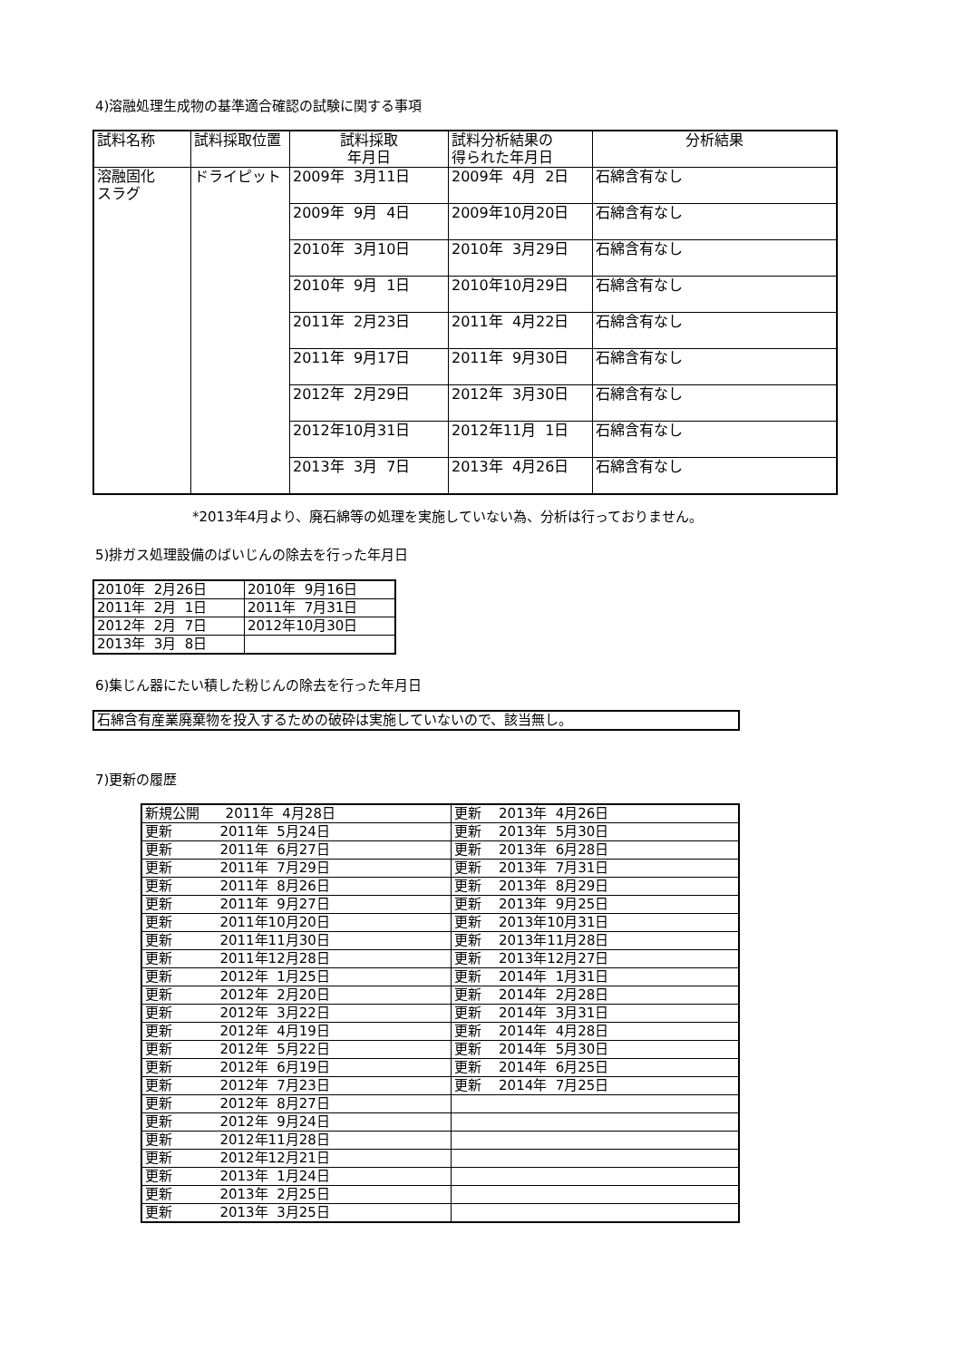4)溶融処理生成物の基準適合確認の試験に関する事項
| 試料名称 | 試料採取位置 | 試料採取 年月日 | 試料分析結果の 得られた年月日 | 分析結果 |
| 溶融固化 スラグ | ドライピット | 2009年 3月11日 | 2009年 4月 2日 | 石綿含有なし |
| | | 2009年 9月 4日 | 2009年10月20日 | 石綿含有なし |
| | | 2010年 3月10日 | 2010年 3月29日 | 石綿含有なし |
| | | 2010年 9月 1日 | 2010年10月29日 | 石綿含有なし |
| | | 2011年 2月23日 | 2011年 4月22日 | 石綿含有なし |
| | | 2011年 9月17日 | 2011年 9月30日 | 石綿含有なし |
| | | 2012年 2月29日 | 2012年 3月30日 | 石綿含有なし |
| | | 2012年10月31日 | 2012年11月 1日 | 石綿含有なし |
| | | 2013年 3月 7日 | 2013年 4月26日 | 石綿含有なし |
*2013年4月より、廃石綿等の処理を実施していない為、分析は行っておりません。
5)排ガス処理設備のばいじんの除去を行った年月日
| 2010年 2月26日 | 2010年 9月16日 |
| 2011年 2月 1日 | 2011年 7月31日 |
| 2012年 2月 7日 | 2012年10月30日 |
| 2013年 3月 8日 | |
6)集じん器にたい積した粉じんの除去を行った年月日
| 石綿含有産業廃棄物を投入するための破砕は実施していないので、該当無し。 |
7)更新の履歴
| 新規公開 2011年 4月28日 | 更新 2013年 4月26日 |
| 更新 2011年 5月24日 | 更新 2013年 5月30日 |
| 更新 2011年 6月27日 | 更新 2013年 6月28日 |
| 更新 2011年 7月29日 | 更新 2013年 7月31日 |
| 更新 2011年 8月26日 | 更新 2013年 8月29日 |
| 更新 2011年 9月27日 | 更新 2013年 9月25日 |
| 更新 2011年10月20日 | 更新 2013年10月31日 |
| 更新 2011年11月30日 | 更新 2013年11月28日 |
| 更新 2011年12月28日 | 更新 2013年12月27日 |
| 更新 2012年 1月25日 | 更新 2014年 1月31日 |
| 更新 2012年 2月20日 | 更新 2014年 2月28日 |
| 更新 2012年 3月22日 | 更新 2014年 3月31日 |
| 更新 2012年 4月19日 | 更新 2014年 4月28日 |
| 更新 2012年 5月22日 | 更新 2014年 5月30日 |
| 更新 2012年 6月19日 | 更新 2014年 6月25日 |
| 更新 2012年 7月23日 | 更新 2014年 7月25日 |
| 更新 2012年 8月27日 | |
| 更新 2012年 9月24日 | |
| 更新 2012年11月28日 | |
| 更新 2012年12月21日 | |
| 更新 2013年 1月24日 | |
| 更新 2013年 2月25日 | |
| 更新 2013年 3月25日 | |